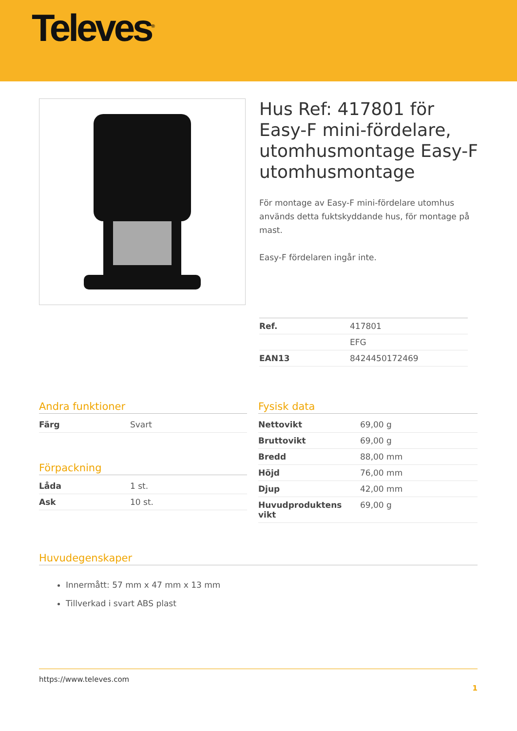Televes<sup>®</sup>
Hus Ref: 417801 för Easy-F mini-fördelare, utomhusmontage Easy-F utomhusmontage
För montage av Easy-F mini-fördelare utomhus används detta fuktskyddande hus, för montage på mast.
Easy-F fördelaren ingår inte.
| Ref. | 417801 |
| | EFG |
| EAN13 | 8424450172469 |
Andra funktioner
| Färg | Svart |
Förpackning
| Låda | 1 st. |
| Ask | 10 st. |
Fysisk data
| Nettovikt | 69,00 g |
| Bruttovikt | 69,00 g |
| Bredd | 88,00 mm |
| Höjd | 76,00 mm |
| Djup | 42,00 mm |
| Huvudproduktens vikt | 69,00 g |
Huvudegenskaper
Innermått: 57 mm x 47 mm x 13 mm
Tillverkad i svart ABS plast
https://www.televes.com
1